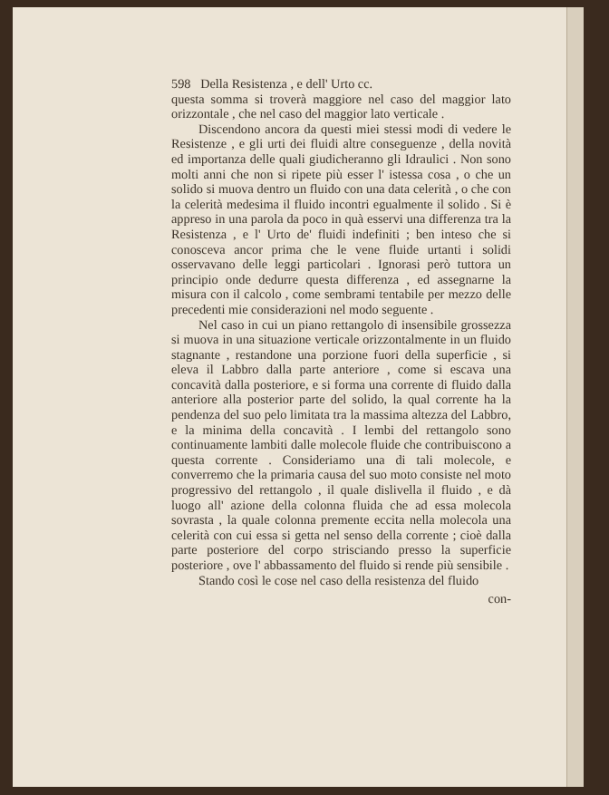598 Della Resistenza , e dell' Urto cc.
questa somma si troverà maggiore nel caso del maggior lato orizzontale , che nel caso del maggior lato verticale .
Discendono ancora da questi miei stessi modi di vedere le Resistenze , e gli urti dei fluidi altre conseguenze , della novità ed importanza delle quali giudicheranno gli Idraulici . Non sono molti anni che non si ripete più esser l' istessa cosa , o che un solido si muova dentro un fluido con una data celerità , o che con la celerità medesima il fluido incontri egualmente il solido . Si è appreso in una parola da poco in quà esservi una differenza tra la Resistenza , e l' Urto de' fluidi indefiniti ; ben inteso che si conosceva ancor prima che le vene fluide urtanti i solidi osservavano delle leggi particolari . Ignorasi però tuttora un principio onde dedurre questa differenza , ed assegnarne la misura con il calcolo , come sembrami tentabile per mezzo delle precedenti mie considerazioni nel modo seguente .
Nel caso in cui un piano rettangolo di insensibile grossezza si muova in una situazione verticale orizzontalmente in un fluido stagnante , restandone una porzione fuori della superficie , si eleva il Labbro dalla parte anteriore , come si escava una concavità dalla posteriore, e si forma una corrente di fluido dalla anteriore alla posterior parte del solido, la qual corrente ha la pendenza del suo pelo limitata tra la massima altezza del Labbro, e la minima della concavità . I lembi del rettangolo sono continuamente lambiti dalle molecole fluide che contribuiscono a questa corrente . Consideriamo una di tali molecole, e converremo che la primaria causa del suo moto consiste nel moto progressivo del rettangolo , il quale dislivella il fluido , e dà luogo all' azione della colonna fluida che ad essa molecola sovrasta , la quale colonna premente eccita nella molecola una celerità con cui essa si getta nel senso della corrente ; cioè dalla parte posteriore del corpo strisciando presso la superficie posteriore , ove l' abbassamento del fluido si rende più sensibile .
Stando così le cose nel caso della resistenza del fluido
con-